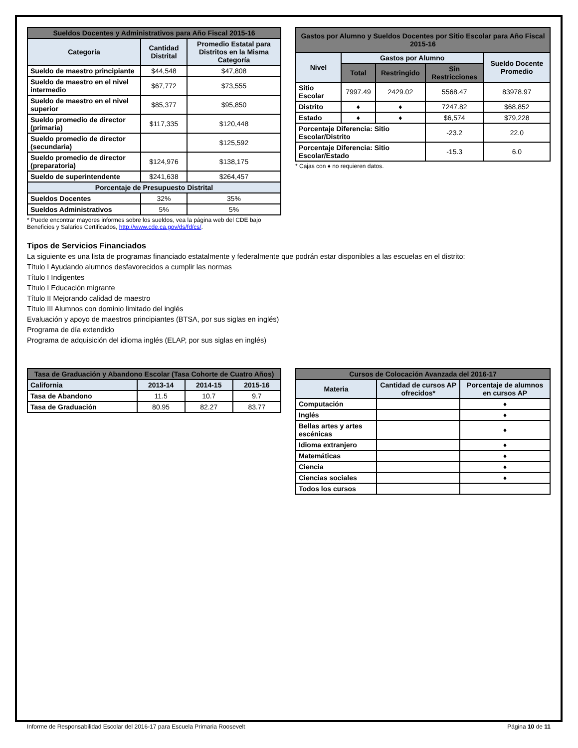| Sueldos Docentes y Administrativos para Año Fiscal 2015-16 | | |
| --- | --- | --- |
| Categoría | Cantidad Distrital | Promedio Estatal para Distritos en la Misma Categoría |
| Sueldo de maestro principiante | $44,548 | $47,808 |
| Sueldo de maestro en el nivel intermedio | $67,772 | $73,555 |
| Sueldo de maestro en el nivel superior | $85,377 | $95,850 |
| Sueldo promedio de director (primaria) | $117,335 | $120,448 |
| Sueldo promedio de director (secundaria) | | $125,592 |
| Sueldo promedio de director (preparatoria) | $124,976 | $138,175 |
| Sueldo de superintendente | $241,638 | $264,457 |
| Porcentaje de Presupuesto Distrital | | |
| Sueldos Docentes | 32% | 35% |
| Sueldos Administrativos | 5% | 5% |
* Puede encontrar mayores informes sobre los sueldos, vea la página web del CDE bajo Beneficios y Salarios Certificados, http://www.cde.ca.gov/ds/fd/cs/.
| Gastos por Alumno y Sueldos Docentes por Sitio Escolar para Año Fiscal 2015-16 | | | | |
| --- | --- | --- | --- | --- |
| Nivel | Gastos por Alumno | | | Sueldo Docente Promedio |
| | Total | Restringido | Sin Restricciones | |
| Sitio Escolar | 7997.49 | 2429.02 | 5568.47 | 83978.97 |
| Distrito | ♦ | ♦ | 7247.82 | $68,852 |
| Estado | ♦ | ♦ | $6,574 | $79,228 |
| Porcentaje Diferencia: Sitio Escolar/Distrito | | | -23.2 | 22.0 |
| Porcentaje Diferencia: Sitio Escolar/Estado | | | -15.3 | 6.0 |
* Cajas con ♦ no requieren datos.
Tipos de Servicios Financiados
La siguiente es una lista de programas financiado estatalmente y federalmente que podrán estar disponibles a las escuelas en el distrito:
Título I Ayudando alumnos desfavorecidos a cumplir las normas
Título I Indigentes
Título I Educación migrante
Título II Mejorando calidad de maestro
Título III Alumnos con dominio limitado del inglés
Evaluación y apoyo de maestros principiantes (BTSA, por sus siglas en inglés)
Programa de día extendido
Programa de adquisición del idioma inglés (ELAP, por sus siglas en inglés)
| Tasa de Graduación y Abandono Escolar (Tasa Cohorte de Cuatro Años) | | | |
| --- | --- | --- | --- |
| California | 2013-14 | 2014-15 | 2015-16 |
| Tasa de Abandono | 11.5 | 10.7 | 9.7 |
| Tasa de Graduación | 80.95 | 82.27 | 83.77 |
| Cursos de Colocación Avanzada del 2016-17 | | |
| --- | --- | --- |
| Materia | Cantidad de cursos AP ofrecidos* | Porcentaje de alumnos en cursos AP |
| Computación | | ♦ |
| Inglés | | ♦ |
| Bellas artes y artes escénicas | | ♦ |
| Idioma extranjero | | ♦ |
| Matemáticas | | ♦ |
| Ciencia | | ♦ |
| Ciencias sociales | | ♦ |
| Todos los cursos | | |
Informe de Responsabilidad Escolar del 2016-17 para Escuela Primaria Roosevelt Página 10 de 11